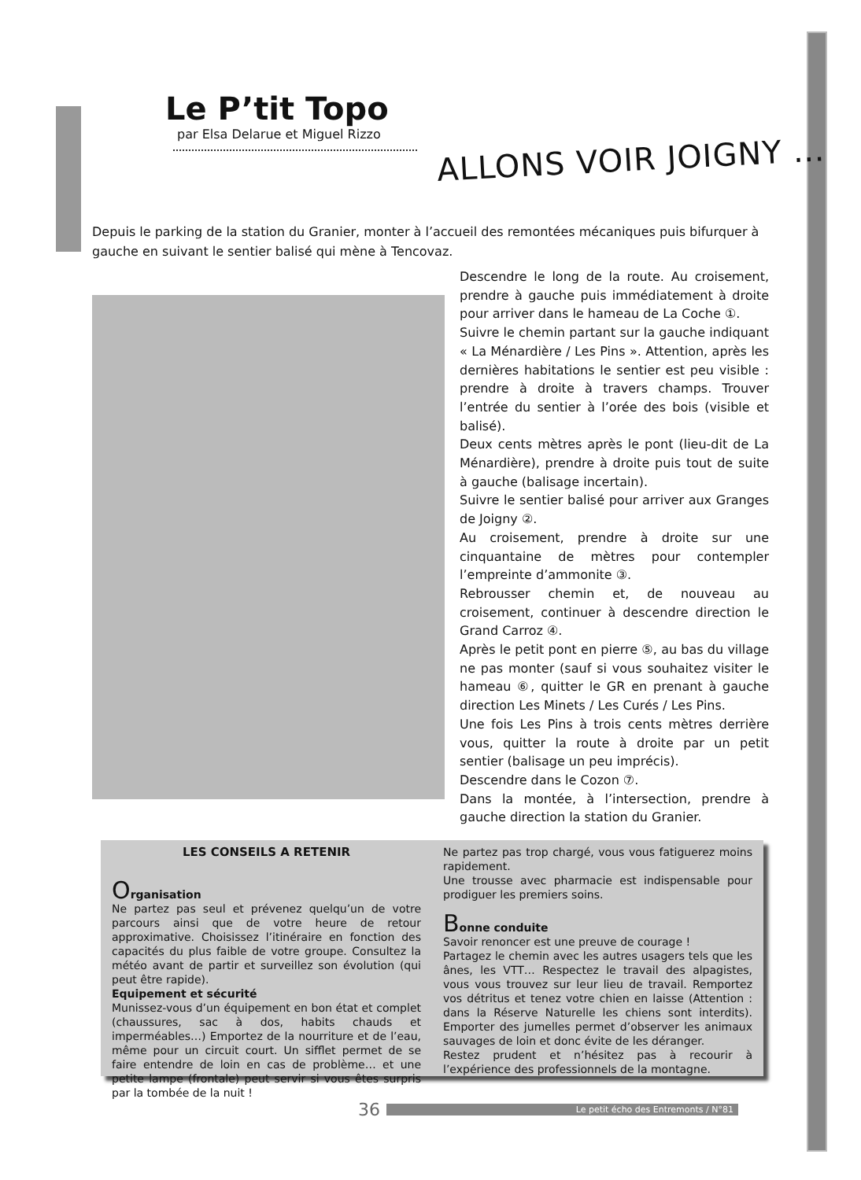Le P’tit Topo
par Elsa Delarue et Miguel Rizzo
ALLONS VOIR JOIGNY …
Depuis le parking de la station du Granier, monter à l’accueil des remontées mécaniques puis bifurquer à gauche en suivant le sentier balisé qui mène à Tencovaz.
Descendre le long de la route. Au croisement, prendre à gauche puis immédiatement à droite pour arriver dans le hameau de La Coche ①.
Suivre le chemin partant sur la gauche indiquant « La Ménardière / Les Pins ». Attention, après les dernières habitations le sentier est peu visible : prendre à droite à travers champs. Trouver l’entrée du sentier à l’orée des bois (visible et balisé).
Deux cents mètres après le pont (lieu-dit de La Ménardière), prendre à droite puis tout de suite à gauche (balisage incertain).
Suivre le sentier balisé pour arriver aux Granges de Joigny ②.
Au croisement, prendre à droite sur une cinquantaine de mètres pour contempler l’empreinte d’ammonite ③.
Rebrousser chemin et, de nouveau au croisement, continuer à descendre direction le Grand Carroz ④.
Après le petit pont en pierre ⑤, au bas du village ne pas monter (sauf si vous souhaitez visiter le hameau ⑥, quitter le GR en prenant à gauche direction Les Minets / Les Curés / Les Pins.
Une fois Les Pins à trois cents mètres derrière vous, quitter la route à droite par un petit sentier (balisage un peu imprécis).
Descendre dans le Cozon ⑦.
Dans la montée, à l’intersection, prendre à gauche direction la station du Granier.
LES CONSEILS A RETENIR
Organisation
Ne partez pas seul et prévenez quelqu’un de votre parcours ainsi que de votre heure de retour approximative. Choisissez l’itinéraire en fonction des capacités du plus faible de votre groupe. Consultez la météo avant de partir et surveillez son évolution (qui peut être rapide).
Equipement et sécurité
Munissez-vous d’un équipement en bon état et complet (chaussures, sac à dos, habits chauds et imperméables…) Emportez de la nourriture et de l’eau, même pour un circuit court. Un sifflet permet de se faire entendre de loin en cas de problème… et une petite lampe (frontale) peut servir si vous êtes surpris par la tombée de la nuit !
Ne partez pas trop chargé, vous vous fatiguerez moins rapidement.
Une trousse avec pharmacie est indispensable pour prodiguer les premiers soins.
Bonne conduite
Savoir renoncer est une preuve de courage !
Partagez le chemin avec les autres usagers tels que les ânes, les VTT… Respectez le travail des alpagistes, vous vous trouvez sur leur lieu de travail. Remportez vos détritus et tenez votre chien en laisse (Attention : dans la Réserve Naturelle les chiens sont interdits). Emporter des jumelles permet d’observer les animaux sauvages de loin et donc évite de les déranger.
Restez prudent et n’hésitez pas à recourir à l’expérience des professionnels de la montagne.
36 Le petit écho des Entremonts / N°81